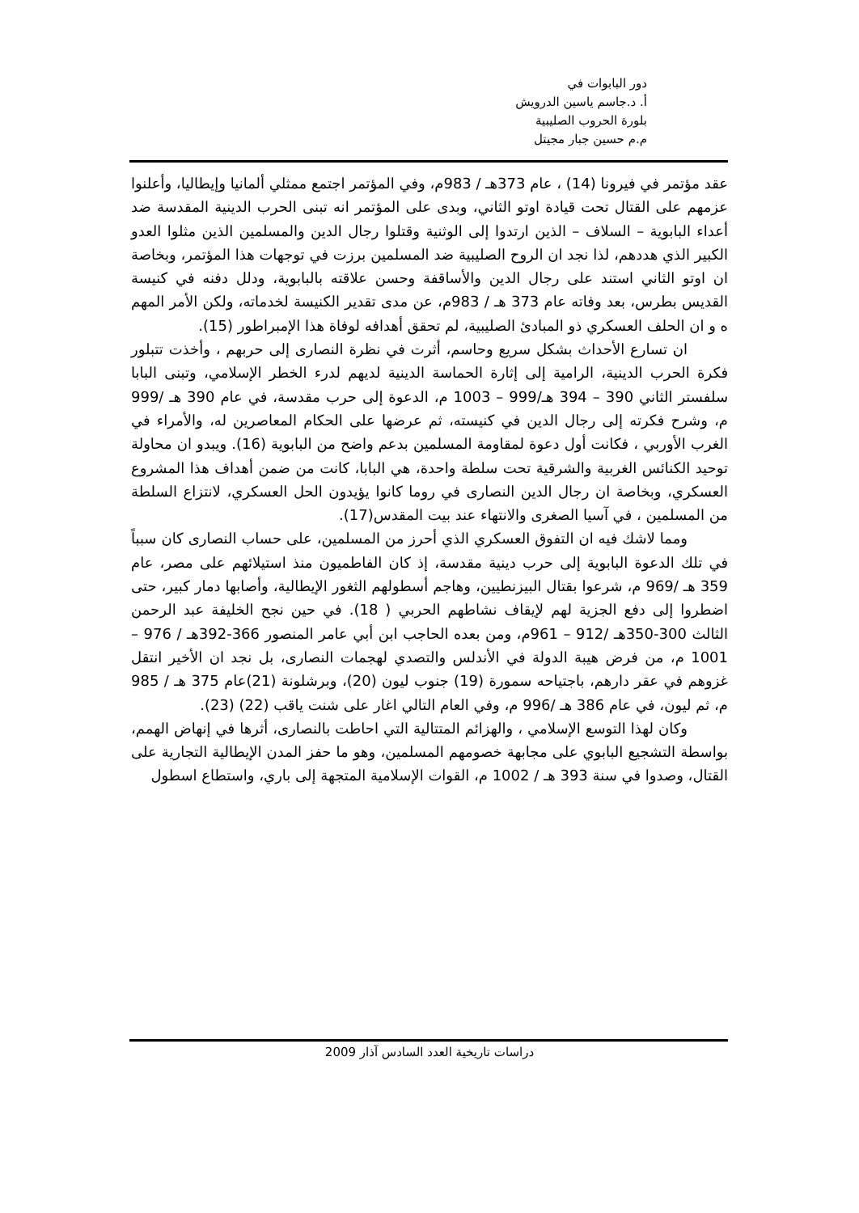دور البابوات في
أ. د.جاسم ياسين الدرويش
بلورة الحروب الصليبية
م.م حسين جبار مجيتل
عقد مؤتمر في فيرونا (14) ، عام 373هـ / 983م، وفي المؤتمر اجتمع ممثلي ألمانيا وإيطاليا، وأعلنوا عزمهم على القتال تحت قيادة اوتو الثاني، وبدى على المؤتمر انه تبنى الحرب الدينية المقدسة ضد أعداء البابوية – السلاف – الذين ارتدوا إلى الوثنية وقتلوا رجال الدين والمسلمين الذين مثلوا العدو الكبير الذي هددهم، لذا نجد ان الروح الصليبية ضد المسلمين برزت في توجهات هذا المؤتمر، وبخاصة ان اوتو الثاني استند على رجال الدين والأساقفة وحسن علاقته بالبابوية، ودلل دفنه في كنيسة القديس بطرس، بعد وفاته عام 373 هـ / 983م، عن مدى تقدير الكنيسة لخدماته، ولكن الأمر المهم ه و ان الحلف العسكري ذو المبادئ الصليبية، لم تحقق أهدافه لوفاة هذا الإمبراطور (15).
ان تسارع الأحداث بشكل سريع وحاسم، أثرت في نظرة النصارى إلى حربهم ، وأخذت تتبلور فكرة الحرب الدينية، الرامية إلى إثارة الحماسة الدينية لديهم لدرء الخطر الإسلامي، وتبنى البابا سلفستر الثاني 390 – 394 هـ/999 – 1003 م، الدعوة إلى حرب مقدسة، في عام 390 هـ /999 م، وشرح فكرته إلى رجال الدين في كنيسته، ثم عرضها على الحكام المعاصرين له، والأمراء في الغرب الأوربي ، فكانت أول دعوة لمقاومة المسلمين بدعم واضح من البابوية (16). ويبدو ان محاولة توحيد الكنائس الغربية والشرقية تحت سلطة واحدة، هي البابا، كانت من ضمن أهداف هذا المشروع العسكري، وبخاصة ان رجال الدين النصارى في روما كانوا يؤيدون الحل العسكري، لانتزاع السلطة من المسلمين ، في آسيا الصغرى والانتهاء عند بيت المقدس(17).
ومما لاشك فيه ان التفوق العسكري الذي أحرز من المسلمين، على حساب النصارى كان سبباً في تلك الدعوة البابوية إلى حرب دينية مقدسة، إذ كان الفاطميون منذ استيلائهم على مصر، عام 359 هـ /969 م، شرعوا بقتال البيزنطيين، وهاجم أسطولهم الثغور الإيطالية، وأصابها دمار كبير، حتى اضطروا إلى دفع الجزية لهم لإيقاف نشاطهم الحربي ( 18). في حين نجح الخليفة عبد الرحمن الثالث 300-350هـ /912 – 961م، ومن بعده الحاجب ابن أبي عامر المنصور 366-392هـ / 976 – 1001 م، من فرض هيبة الدولة في الأندلس والتصدي لهجمات النصارى، بل نجد ان الأخير انتقل غزوهم في عقر دارهم، باجتياحه سمورة (19) جنوب ليون (20)، وبرشلونة (21)عام 375 هـ / 985 م، ثم ليون، في عام 386 هـ /996 م، وفي العام التالي اغار على شنت ياقب (22) (23).
وكان لهذا التوسع الإسلامي ، والهزائم المتتالية التي احاطت بالنصارى، أثرها في إنهاض الهمم، بواسطة التشجيع البابوي على مجابهة خصومهم المسلمين، وهو ما حفز المدن الإيطالية التجارية على القتال، وصدوا في سنة 393 هـ / 1002 م، القوات الإسلامية المتجهة إلى باري، واستطاع اسطول
دراسات تاريخية العدد السادس آذار 2009